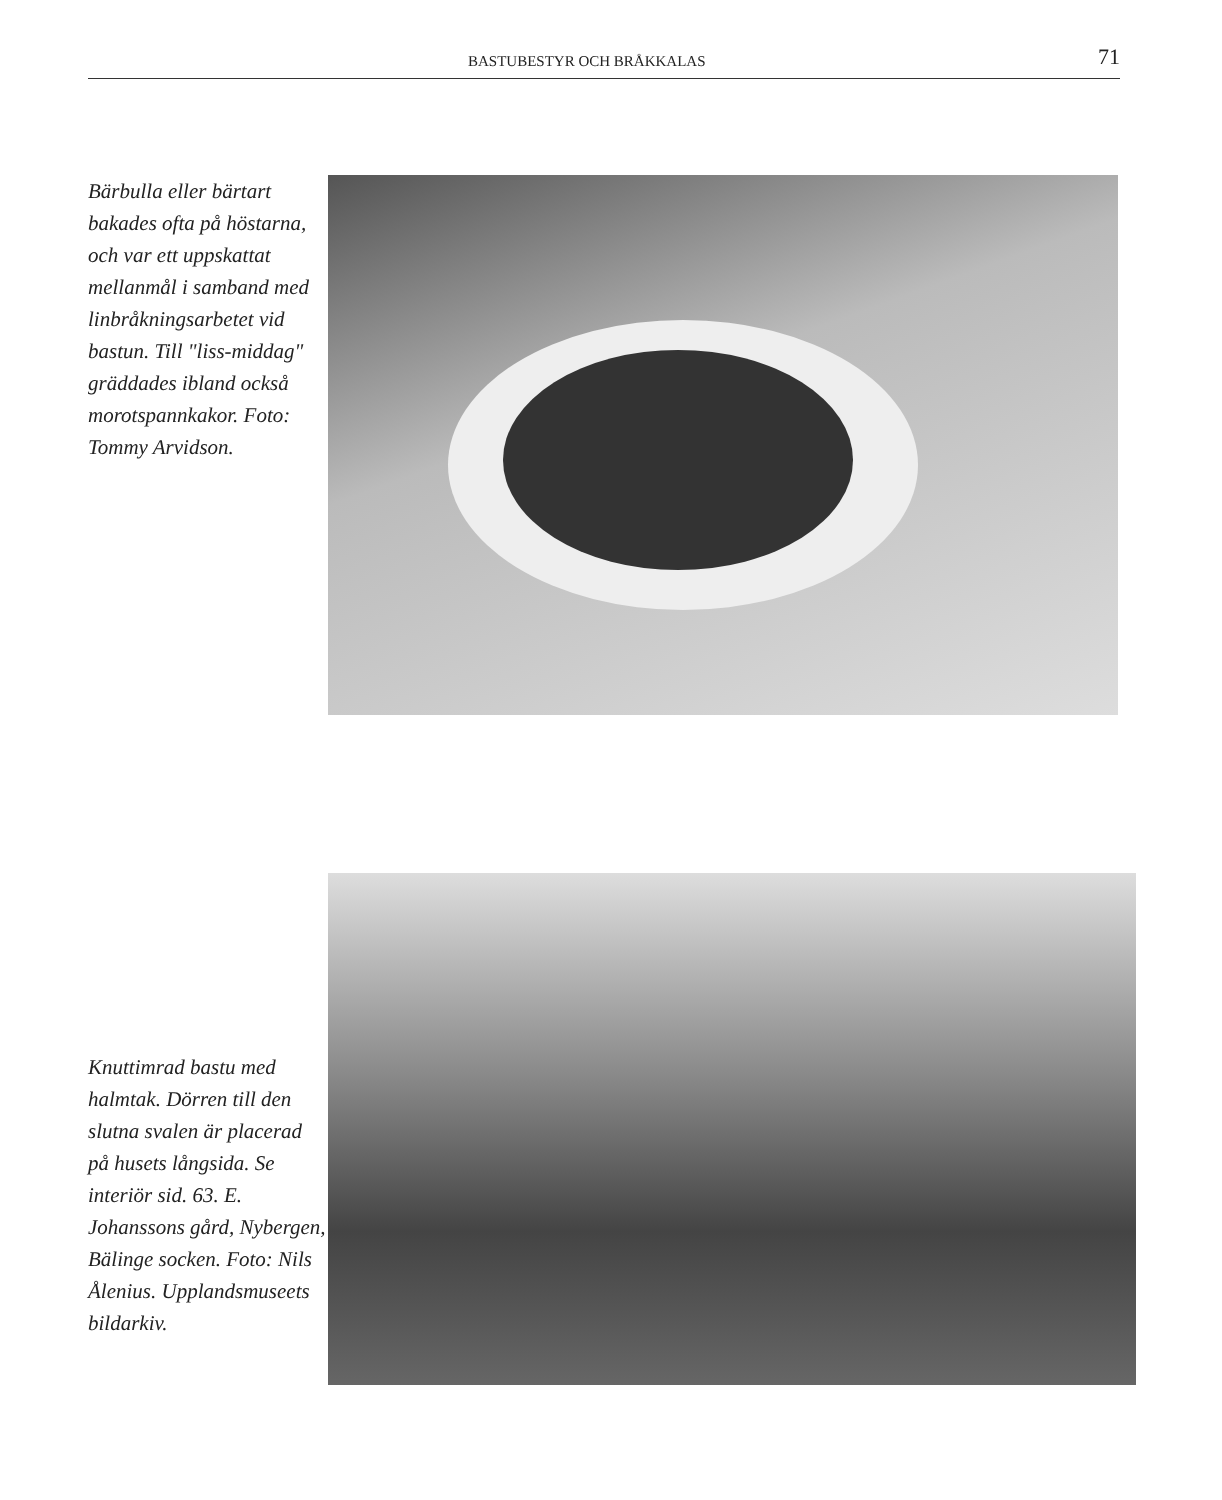BASTUBESTYR OCH BRÅKKALAS 71
Bärbulla eller bärtart bakades ofta på höstarna, och var ett uppskattat mellanmål i samband med linbråkningsarbetet vid bastun. Till "liss-middag" gräddades ibland också morotspannkakor. Foto: Tommy Arvidson.
Knuttimrad bastu med halmtak. Dörren till den slutna svalen är placerad på husets långsida. Se interiör sid. 63. E. Johanssons gård, Nybergen, Bälinge socken. Foto: Nils Ålenius. Upplandsmuseets bildarkiv.